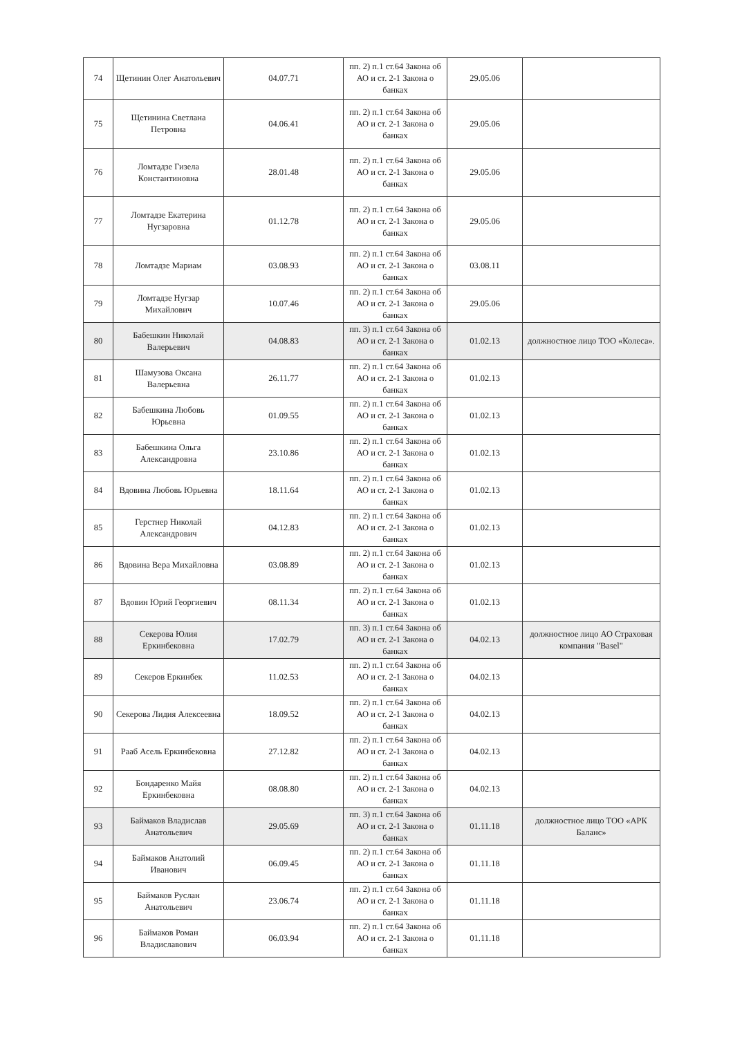| 74 | Щетинин Олег Анатольевич | 04.07.71 | пп. 2) п.1 ст.64 Закона об АО и ст. 2-1 Закона о банках | 29.05.06 | |
| 75 | Щетинина Светлана Петровна | 04.06.41 | пп. 2) п.1 ст.64 Закона об АО и ст. 2-1 Закона о банках | 29.05.06 | |
| 76 | Ломтадзе Гизела Константиновна | 28.01.48 | пп. 2) п.1 ст.64 Закона об АО и ст. 2-1 Закона о банках | 29.05.06 | |
| 77 | Ломтадзе Екатерина Нугзаровна | 01.12.78 | пп. 2) п.1 ст.64 Закона об АО и ст. 2-1 Закона о банках | 29.05.06 | |
| 78 | Ломтадзе Мариам | 03.08.93 | пп. 2) п.1 ст.64 Закона об АО и ст. 2-1 Закона о банках | 03.08.11 | |
| 79 | Ломтадзе Нугзар Михайлович | 10.07.46 | пп. 2) п.1 ст.64 Закона об АО и ст. 2-1 Закона о банках | 29.05.06 | |
| 80 | Бабешкин Николай Валерьевич | 04.08.83 | пп. 3) п.1 ст.64 Закона об АО и ст. 2-1 Закона о банках | 01.02.13 | должностное лицо ТОО «Колеса». |
| 81 | Шамузова Оксана Валерьевна | 26.11.77 | пп. 2) п.1 ст.64 Закона об АО и ст. 2-1 Закона о банках | 01.02.13 | |
| 82 | Бабешкина Любовь Юрьевна | 01.09.55 | пп. 2) п.1 ст.64 Закона об АО и ст. 2-1 Закона о банках | 01.02.13 | |
| 83 | Бабешкина Ольга Александровна | 23.10.86 | пп. 2) п.1 ст.64 Закона об АО и ст. 2-1 Закона о банках | 01.02.13 | |
| 84 | Вдовина Любовь Юрьевна | 18.11.64 | пп. 2) п.1 ст.64 Закона об АО и ст. 2-1 Закона о банках | 01.02.13 | |
| 85 | Герстнер Николай Александрович | 04.12.83 | пп. 2) п.1 ст.64 Закона об АО и ст. 2-1 Закона о банках | 01.02.13 | |
| 86 | Вдовина Вера Михайловна | 03.08.89 | пп. 2) п.1 ст.64 Закона об АО и ст. 2-1 Закона о банках | 01.02.13 | |
| 87 | Вдовин Юрий Георгиевич | 08.11.34 | пп. 2) п.1 ст.64 Закона об АО и ст. 2-1 Закона о банках | 01.02.13 | |
| 88 | Секерова Юлия Еркинбековна | 17.02.79 | пп. 3) п.1 ст.64 Закона об АО и ст. 2-1 Закона о банках | 04.02.13 | должностное лицо АО Страховая компания "Basel" |
| 89 | Секеров Еркинбек | 11.02.53 | пп. 2) п.1 ст.64 Закона об АО и ст. 2-1 Закона о банках | 04.02.13 | |
| 90 | Секерова Лидия Алексеевна | 18.09.52 | пп. 2) п.1 ст.64 Закона об АО и ст. 2-1 Закона о банках | 04.02.13 | |
| 91 | Рааб Асель Еркинбековна | 27.12.82 | пп. 2) п.1 ст.64 Закона об АО и ст. 2-1 Закона о банках | 04.02.13 | |
| 92 | Бондаренко Майя Еркинбековна | 08.08.80 | пп. 2) п.1 ст.64 Закона об АО и ст. 2-1 Закона о банках | 04.02.13 | |
| 93 | Баймаков Владислав Анатольевич | 29.05.69 | пп. 3) п.1 ст.64 Закона об АО и ст. 2-1 Закона о банках | 01.11.18 | должностное лицо ТОО «АРК Баланс» |
| 94 | Баймаков Анатолий Иванович | 06.09.45 | пп. 2) п.1 ст.64 Закона об АО и ст. 2-1 Закона о банках | 01.11.18 | |
| 95 | Баймаков Руслан Анатольевич | 23.06.74 | пп. 2) п.1 ст.64 Закона об АО и ст. 2-1 Закона о банках | 01.11.18 | |
| 96 | Баймаков Роман Владиславович | 06.03.94 | пп. 2) п.1 ст.64 Закона об АО и ст. 2-1 Закона о банках | 01.11.18 | |